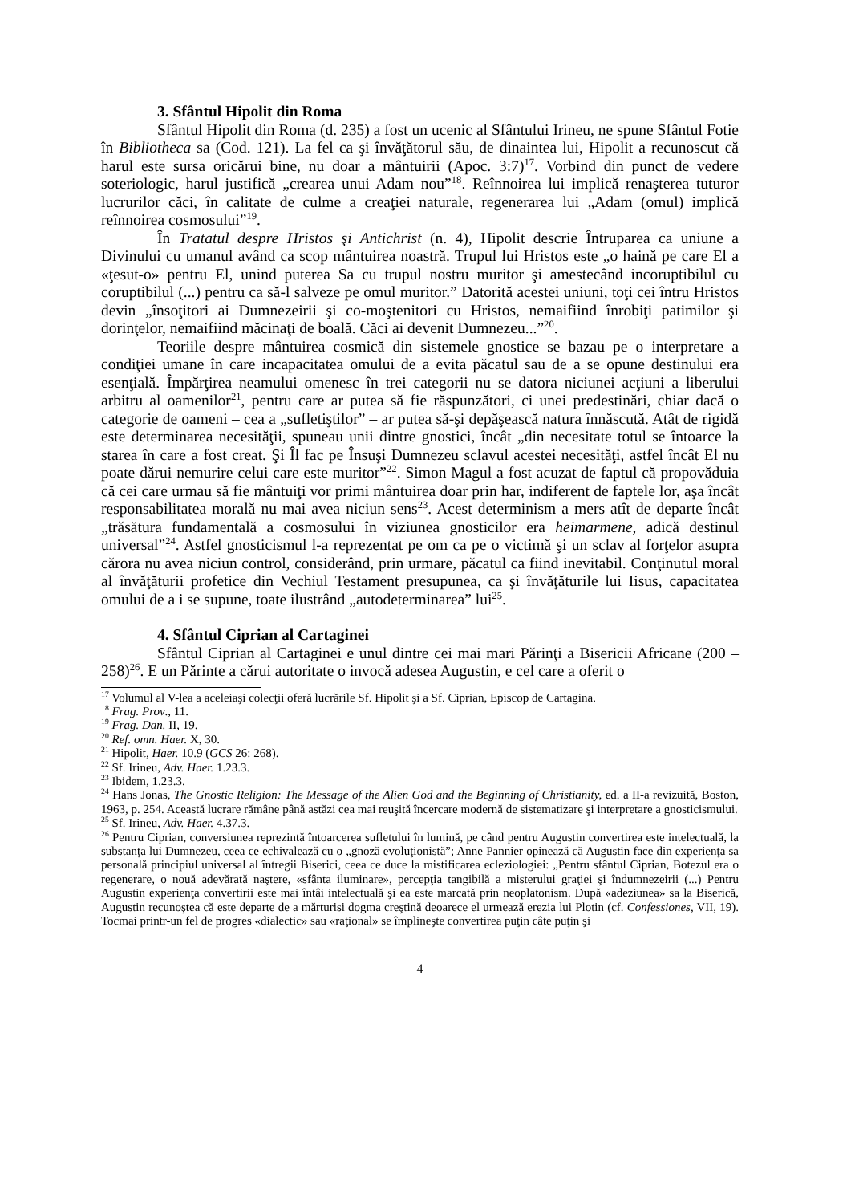3. Sfântul Hipolit din Roma
Sfântul Hipolit din Roma (d. 235) a fost un ucenic al Sfântului Irineu, ne spune Sfântul Fotie în Bibliotheca sa (Cod. 121). La fel ca şi învăţătorul său, de dinaintea lui, Hipolit a recunoscut că harul este sursa oricărui bine, nu doar a mântuirii (Apoc. 3:7)<sup>17</sup>. Vorbind din punct de vedere soteriologic, harul justifică „crearea unui Adam nou”<sup>18</sup>. Reînnoirea lui implică renaşterea tuturor lucrurilor căci, în calitate de culme a creaţiei naturale, regenerarea lui „Adam (omul) implică reînnoirea cosmosului”<sup>19</sup>.
În Tratatul despre Hristos şi Antichrist (n. 4), Hipolit descrie Întruparea ca uniune a Divinului cu umanul având ca scop mântuirea noastră. Trupul lui Hristos este „o haină pe care El a «ţesut-o» pentru El, unind puterea Sa cu trupul nostru muritor şi amestecând incoruptibilul cu coruptibilul (...) pentru ca să-l salveze pe omul muritor.” Datorită acestei uniuni, toţi cei întru Hristos devin „însoţitori ai Dumnezeirii şi co-moştenitori cu Hristos, nemaifiind înrobiţi patimilor şi dorinţelor, nemaifiind măcinaţi de boală. Căci ai devenit Dumnezeu...”<sup>20</sup>.
Teoriile despre mântuirea cosmică din sistemele gnostice se bazau pe o interpretare a condiţiei umane în care incapacitatea omului de a evita păcatul sau de a se opune destinului era esenţială. Împărţirea neamului omenesc în trei categorii nu se datora niciunei acţiuni a liberului arbitru al oamenilor<sup>21</sup>, pentru care ar putea să fie răspunzători, ci unei predestinări, chiar dacă o categorie de oameni – cea a „sufletiştilor” – ar putea să-şi depăşească natura înnăscută. Atât de rigidă este determinarea necesităţii, spuneau unii dintre gnostici, încât „din necesitate totul se întoarce la starea în care a fost creat. Şi Îl fac pe Însuşi Dumnezeu sclavul acestei necesităţi, astfel încât El nu poate dărui nemurire celui care este muritor”<sup>22</sup>. Simon Magul a fost acuzat de faptul că propovăduia că cei care urmau să fie mântuiţi vor primi mântuirea doar prin har, indiferent de faptele lor, aşa încât responsabilitatea morală nu mai avea niciun sens<sup>23</sup>. Acest determinism a mers atît de departe încât „trăsătura fundamentală a cosmosului în viziunea gnosticilor era heimarmene, adică destinul universal”<sup>24</sup>. Astfel gnosticismul l-a reprezentat pe om ca pe o victimă şi un sclav al forţelor asupra cărora nu avea niciun control, considerând, prin urmare, păcatul ca fiind inevitabil. Conţinutul moral al învăţăturii profetice din Vechiul Testament presupunea, ca şi învăţăturile lui Iisus, capacitatea omului de a i se supune, toate ilustrând „autodeterminarea” lui<sup>25</sup>.
4. Sfântul Ciprian al Cartaginei
Sfântul Ciprian al Cartaginei e unul dintre cei mai mari Părinţi a Bisericii Africane (200 – 258)<sup>26</sup>. E un Părinte a cărui autoritate o invocă adesea Augustin, e cel care a oferit o
<sup>17</sup> Volumul al V-lea a aceleiaşi colecţii oferă lucrările Sf. Hipolit şi a Sf. Ciprian, Episcop de Cartagina.
<sup>18</sup> Frag. Prov., 11.
<sup>19</sup> Frag. Dan. II, 19.
<sup>20</sup> Ref. omn. Haer. X, 30.
<sup>21</sup> Hipolit, Haer. 10.9 (GCS 26: 268).
<sup>22</sup> Sf. Irineu, Adv. Haer. 1.23.3.
<sup>23</sup> Ibidem, 1.23.3.
<sup>24</sup> Hans Jonas, The Gnostic Religion: The Message of the Alien God and the Beginning of Christianity, ed. a II-a revizuită, Boston, 1963, p. 254. Această lucrare rămâne până astăzi cea mai reuşită încercare modernă de sistematizare şi interpretare a gnosticismului.
<sup>25</sup> Sf. Irineu, Adv. Haer. 4.37.3.
<sup>26</sup> Pentru Ciprian, conversiunea reprezintă întoarcerea sufletului în lumină, pe când pentru Augustin convertirea este intelectuală, la substanţa lui Dumnezeu, ceea ce echivalează cu o „gnoză evoluţionistă”; Anne Pannier opinează că Augustin face din experienţa sa personală principiul universal al întregii Biserici, ceea ce duce la mistificarea ecleziologiei: „Pentru sfântul Ciprian, Botezul era o regenerare, o nouă adevărată naştere, «sfânta iluminare», percepţia tangibilă a misterului graţiei şi îndumnezeirii (...) Pentru Augustin experienţa convertirii este mai întâi intelectuală şi ea este marcată prin neoplatonism. După «adeziunea» sa la Biserică, Augustin recunoştea că este departe de a mărturisi dogma creştină deoarece el urmează erezia lui Plotin (cf. Confessiones, VII, 19). Tocmai printr-un fel de progres «dialectic» sau «raţional» se împlineşte convertirea puţin câte puţin şi
4